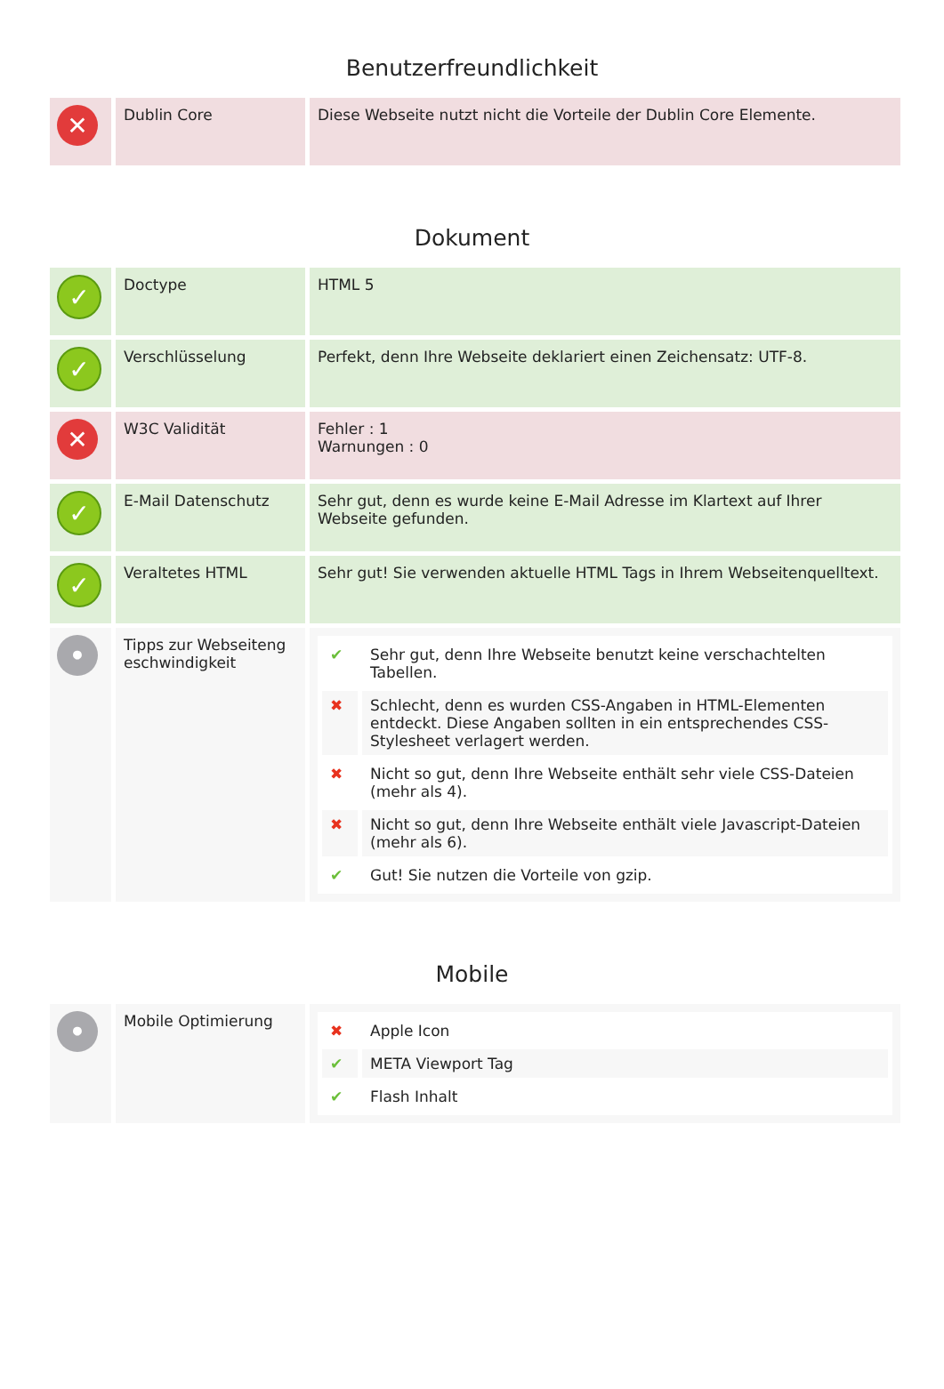Benutzerfreundlichkeit
| ✕ | Dublin Core | Diese Webseite nutzt nicht die Vorteile der Dublin Core Elemente. |
Dokument
| ✓ | Doctype | HTML 5 |
| ✓ | Verschlüsselung | Perfekt, denn Ihre Webseite deklariert einen Zeichensatz: UTF-8. |
| ✕ | W3C Validität | Fehler : 1 Warnungen : 0 |
| ✓ | E-Mail Datenschutz | Sehr gut, denn es wurde keine E-Mail Adresse im Klartext auf Ihrer Webseite gefunden. |
| ✓ | Veraltetes HTML | Sehr gut! Sie verwenden aktuelle HTML Tags in Ihrem Webseitenquelltext. |
| • | Tipps zur Webseiteng eschwindigkeit | / ✔ / Sehr gut, denn Ihre Webseite benutzt keine verschachtelten Tabellen. / / ✖ / Schlecht, denn es wurden CSS-Angaben in HTML-Elementen entdeckt. Diese Angaben sollten in ein entsprechendes CSS-Stylesheet verlagert werden. / / ✖ / Nicht so gut, denn Ihre Webseite enthält sehr viele CSS-Dateien (mehr als 4). / / ✖ / Nicht so gut, denn Ihre Webseite enthält viele Javascript-Dateien (mehr als 6). / / ✔ / Gut! Sie nutzen die Vorteile von gzip. / |
Mobile
| • | Mobile Optimierung | / ✖ / Apple Icon / / ✔ / META Viewport Tag / / ✔ / Flash Inhalt / |